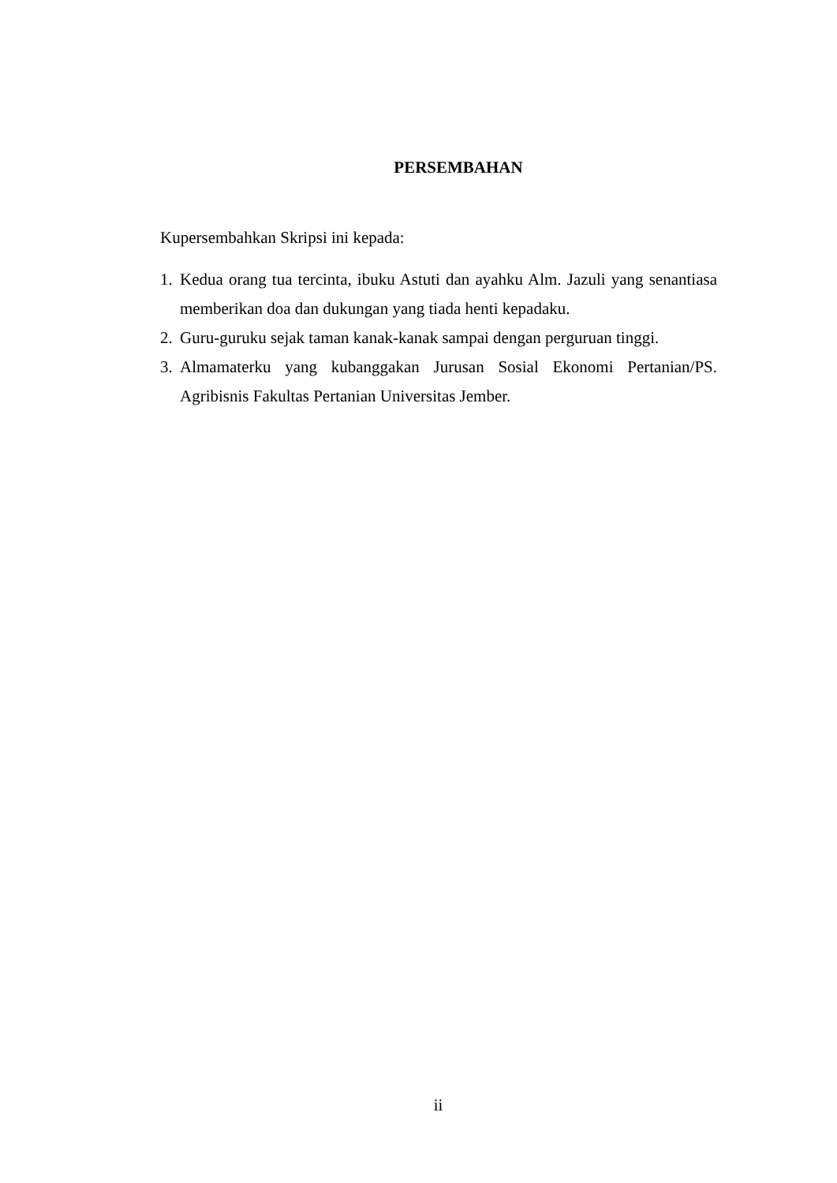PERSEMBAHAN
Kupersembahkan Skripsi ini kepada:
1. Kedua orang tua tercinta, ibuku Astuti dan ayahku Alm. Jazuli yang senantiasa memberikan doa dan dukungan yang tiada henti kepadaku.
2. Guru-guruku sejak taman kanak-kanak sampai dengan perguruan tinggi.
3. Almamaterku yang kubanggakan Jurusan Sosial Ekonomi Pertanian/PS. Agribisnis Fakultas Pertanian Universitas Jember.
ii